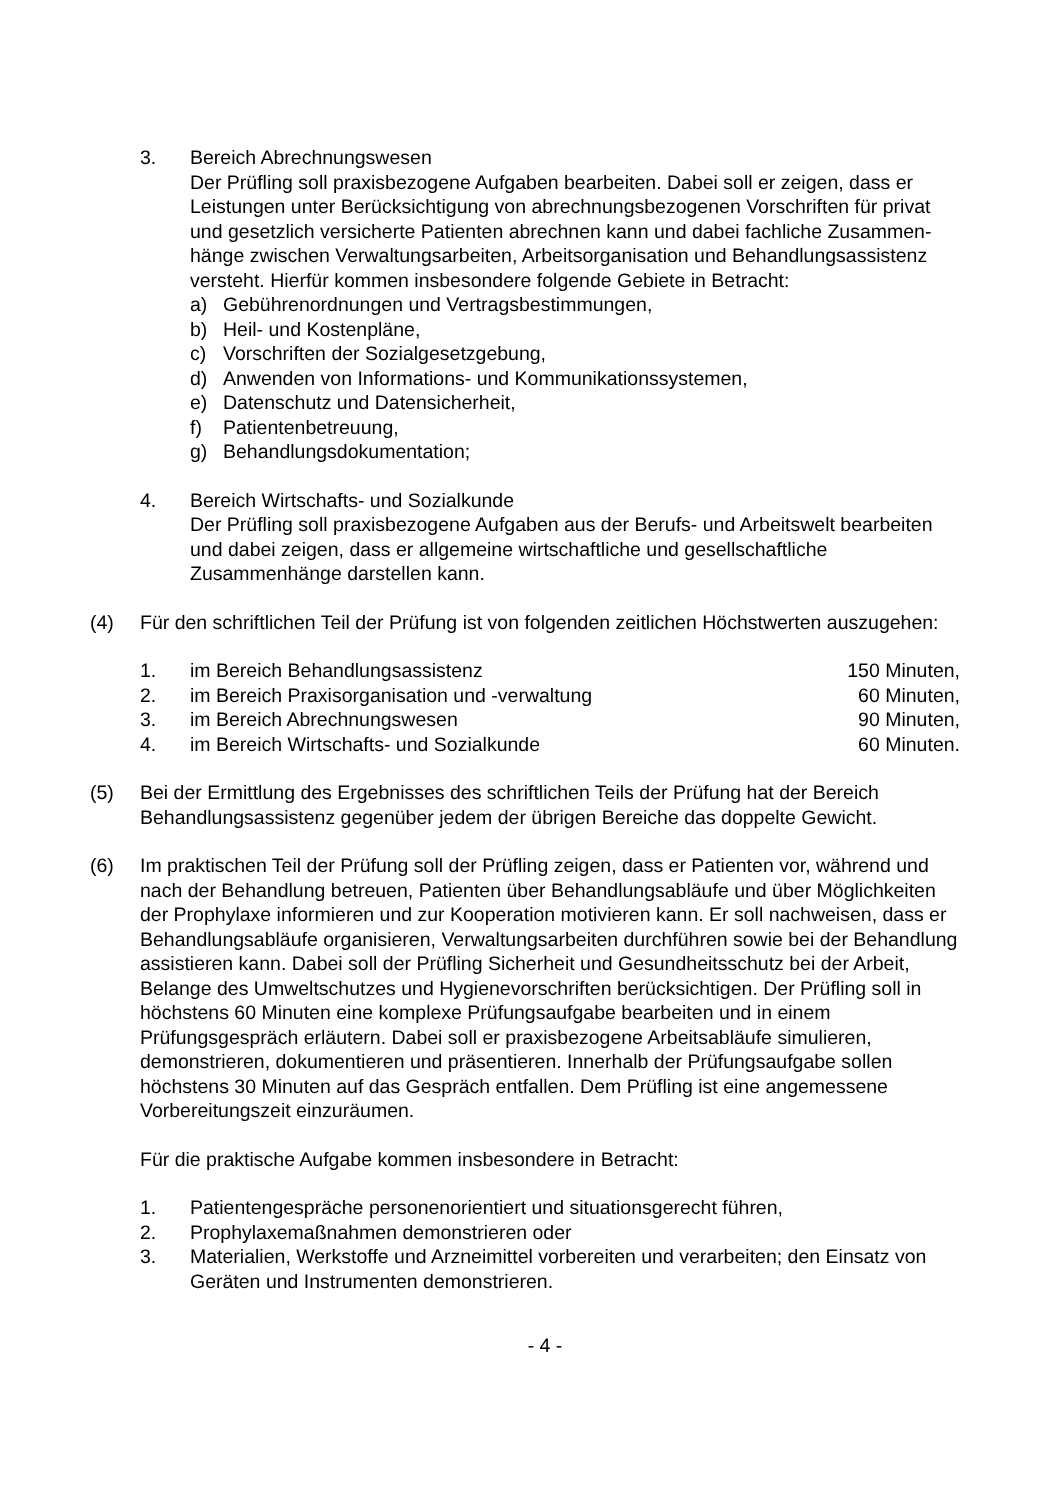3. Bereich Abrechnungswesen
Der Prüfling soll praxisbezogene Aufgaben bearbeiten. Dabei soll er zeigen, dass er Leistungen unter Berücksichtigung von abrechnungsbezogenen Vorschriften für privat und gesetzlich versicherte Patienten abrechnen kann und dabei fachliche Zusammen-hänge zwischen Verwaltungsarbeiten, Arbeitsorganisation und Behandlungsassistenz versteht. Hierfür kommen insbesondere folgende Gebiete in Betracht:
a) Gebührenordnungen und Vertragsbestimmungen,
b) Heil- und Kostenpläne,
c) Vorschriften der Sozialgesetzgebung,
d) Anwenden von Informations- und Kommunikationssystemen,
e) Datenschutz und Datensicherheit,
f) Patientenbetreuung,
g) Behandlungsdokumentation;
4. Bereich Wirtschafts- und Sozialkunde
Der Prüfling soll praxisbezogene Aufgaben aus der Berufs- und Arbeitswelt bearbeiten und dabei zeigen, dass er allgemeine wirtschaftliche und gesellschaftliche Zusammenhänge darstellen kann.
(4) Für den schriftlichen Teil der Prüfung ist von folgenden zeitlichen Höchstwerten auszugehen:
1. im Bereich Behandlungsassistenz
150 Minuten,
2. im Bereich Praxisorganisation und -verwaltung
60 Minuten,
3. im Bereich Abrechnungswesen 90 Minuten,
4. im Bereich Wirtschafts- und Sozialkunde
60 Minuten.
(5) Bei der Ermittlung des Ergebnisses des schriftlichen Teils der Prüfung hat der Bereich Behandlungsassistenz gegenüber jedem der übrigen Bereiche das doppelte Gewicht.
(6) Im praktischen Teil der Prüfung soll der Prüfling zeigen, dass er Patienten vor, während und nach der Behandlung betreuen, Patienten über Behandlungsabläufe und über Möglichkeiten der Prophylaxe informieren und zur Kooperation motivieren kann. Er soll nachweisen, dass er Behandlungsabläufe organisieren, Verwaltungsarbeiten durchführen sowie bei der Behandlung assistieren kann. Dabei soll der Prüfling Sicherheit und Gesundheitsschutz bei der Arbeit, Belange des Umweltschutzes und Hygienevorschriften berücksichtigen. Der Prüfling soll in höchstens 60 Minuten eine komplexe Prüfungsaufgabe bearbeiten und in einem Prüfungsgespräch erläutern. Dabei soll er praxisbezogene Arbeitsabläufe simulieren, demonstrieren, dokumentieren und präsentieren. Innerhalb der Prüfungsaufgabe sollen höchstens 30 Minuten auf das Gespräch entfallen. Dem Prüfling ist eine angemessene Vorbereitungszeit einzuräumen.
Für die praktische Aufgabe kommen insbesondere in Betracht:
1. Patientengespräche personenorientiert und situationsgerecht führen,
2. Prophylaxemaßnahmen demonstrieren oder
3. Materialien, Werkstoffe und Arzneimittel vorbereiten und verarbeiten; den Einsatz von Geräten und Instrumenten demonstrieren.
- 4 -